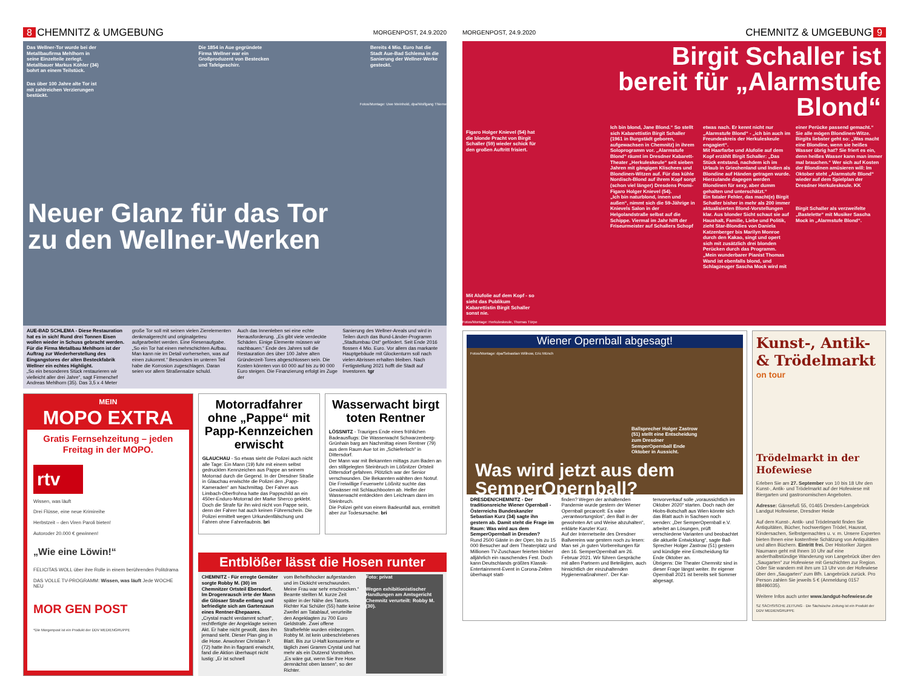8 CHEMNITZ & UMGEBUNG MORGENPOST, 24.9.2020
Das Wellner-Tor wurde bei der Metallbaufirma Mehlhorn in seine Einzelteile zerlegt. Metallbauer Markus Köhler (34) bohrt an einem Teilstück.
Die 1854 in Aue gegründete Firma Wellner war ein Großproduzent von Bestecken und Tafelgeschirr.
Bereits 4 Mio. Euro hat die Stadt Aue-Bad Schlema in die Sanierung der Wellner-Werke gesteckt.
Das über 100 Jahre alte Tor ist mit zahlreichen Verzierungen bestückt.
Fotos/Montage: Uwe Meinhold, dpa/Wolfgang Thieme
Neuer Glanz für das Tor
zu den Wellner-Werken
AUE-BAD SCHLEMA - Diese Restauration hat es in sich! Rund drei Tonnen Eisen wollen wieder in Schuss gebracht werden. Für die Firma Metallbau Mehlhorn ist der Auftrag zur Wiederherstellung des Eingangstores der alten Besteckfabrik Wellner ein echtes Highlight.
„So ein besonderes Stück restaurieren wir vielleicht aller drei Jahre“, sagt Firmenchef Andreas Mehlhorn (35). Das 3,5 x 4 Meter
große Tor soll mit seinen vielen Zierelementen denkmalgerecht und originalgetreu aufgearbeitet werden. Eine Riesenaufgabe. „So ein Tor hat einen mehrschichten Aufbau. Man kann nie im Detail vorhersehen, was auf einen zukommt.“ Besonders im unteren Teil habe die Korrosion zugeschlagen. Daran seien vor allem Straßensalze schuld.
Auch das Innenleben sei eine echte Herausforderung. „Es gibt viele verdeckte Schäden. Einige Elemente müssen wir nachbauen.“ Ende des Jahres soll die Restauration des über 100 Jahre alten Gründerzeit-Tores abgeschlossen sein. Die Kosten könnten von 60 000 auf bis zu 90 000 Euro steigen. Die Finanzierung erfolgt im Zuge der
Sanierung des Wellner-Areals und wird in Teilen durch das Bund-Länder-Programm „Stadtumbau Ost“ gefördert. Seit Ende 2016 flossen 4 Mio. Euro. Vor allem das markante Hauptgebäude mit Glockenturm soll nach vielen Abrissen erhalten bleiben. Nach Fertigstellung 2021 hofft die Stadt auf Investoren. tgr
MEIN
MOPO EXTRA
Gratis Fernsehzeitung – jeden Freitag in der MOPO.
rtv
Wissen, was läuft
Drei Flüsse, eine neue Krimireihe
Herbstzeit – den Viren Paroli bieten!
Autoroder 20.000 € gewinnen!
„Wie eine Löwin!“
FELICITAS WOLL über ihre Rolle in einem berührenden Politdrama
DAS VOLLE TV-PROGRAMM: Wissen, was läuft Jede WOCHE NEU
MOR GEN POST
*Die Morgenpost ist ein Produkt der DDV MEDIENGRUPPE
Motorradfahrer ohne „Pappe“ mit Papp-Kennzeichen erwischt
GLAUCHAU - So etwas sieht die Polizei auch nicht alle Tage: Ein Mann (19) fuhr mit einem selbst gedruckten Kennzeichen aus Pappe an seinem Motorrad durch die Gegend. In der Dresdner Straße in Glauchau erwischte die Polizei den „Papp-Kameraden“ am Nachmittag. Der Fahrer aus Limbach-Oberfrohna hatte das Pappschild an ein 450er-Enduro-Motorrad der Marke Sherco geklebt. Doch die Strafe für ihn wird nicht von Pappe sein, denn der Fahrer hat auch keinen Führerschein. Die Polizei ermittelt wegen Urkundenfälschung und Fahren ohne Fahrerlaubnis. bri
Wasserwacht birgt toten Rentner
LÖSSNITZ - Trauriges Ende eines fröhlichen Badeausflugs: Die Wasserwacht Schwarzenberg-Grünhain barg am Nachmittag einen Rentner (79) aus dem Raum Aue tot im „Schieferloch“ in Dittersdorf.
Der Mann war mit Bekannten mittags zum Baden an den stillgelegten Steinbruch im Lößnitzer Ortsteil Dittersdorf gefahren. Plötzlich war der Senior verschwunden. Die Bekannten wählten den Notruf. Die Freiwillige Feuerwehr Lößnitz suchte das Gewässer mit Schlauchbooten ab. Helfer der Wasserwacht entdeckten den Leichnam dann im Steinbruch.
Die Polizei geht von einem Badeunfall aus, ermittelt aber zur Todesursache. bri
Entblößer lässt die Hosen runter
CHEMNITZ - Für erregte Gemüter sorgte Robby M. (30) im Chemnitzer Ortsteil Ebersdorf. Im Drogenrausch irrte der Mann die Glösaer Straße entlang und befriedigte sich am Gartenzaun eines Rentner-Ehepaares.
„Crystal macht verdammt scharf“, rechtfertigte der Angeklagte seinen Akt. Er habe nicht gewollt, dass ihn jemand sieht. Dieser Plan ging in die Hose. Anwohner Christian P. (72) hatte ihn in flagranti erwischt, fand die Aktion überhaupt nicht lustig: „Er ist schnell
vom Behelfshocker aufgestanden und im Dickicht verschwunden. Meine Frau war sehr erschrocken.“
Beamte stellten M. kurze Zeit später in der Nähe des Tatorts. Richter Kai Schüler (55) hatte keine Zweifel am Tatablauf, verurteilte den Angeklagten zu 700 Euro Geldstrafe. Zwei offene Strafbefehle wurden einbezogen.
Robby M. ist kein unbeschriebenes Blatt. Bis zur U-Haft konsumierte er täglich zwei Gramm Crystal und hat mehr als ein Dutzend Vorstrafen. „Es wäre gut, wenn Sie Ihre Hose demnächst oben lassen“, so der Richter.
Foto: privat
Wegen exhibitionistischer Handlungen am Amtsgericht Chemnitz verurteilt: Robby M. (30).
MORGENPOST, 24.9.2020 CHEMNITZ & UMGEBUNG 9
Figaro Holger Knievel (54) hat die blonde Pracht von Birgit Schaller (59) wieder schick für den großen Auftritt frisiert.
Mit Alufolie auf dem Kopf - so sieht das Publikum Kabarettistin Birgit Schaller sonst nie.
Fotos/Montage: Herkuleskeule, Thomas Türpe
Birgit Schaller ist bereit für „Alarmstufe Blond“
Ich bin blond, Jane Blond.“ So stellt sich Kabarettistin Birgit Schaller (1961 in Burgstädt geboren, aufgewachsen in Chemnitz) in ihrem Soloprogramm vor. „Alarmstufe Blond“ räumt im Dresdner Kabarett-Theater „Herkuleskeule“ seit sieben Jahren mit gängigen Klischees und Blondinen-Witzen auf. Für das kühle Nordisch-Blond auf ihrem Kopf sorgt (schon viel länger) Dresdens Promi-Figaro Holger Knievel (54).
„Ich bin naturblond, innen und außen“, nimmt sich die 59-Jährige in Knievels Salon in der Helgolandstraße selbst auf die Schippe. Viermal im Jahr hilft der Friseurmeister auf Schallers Schopf
etwas nach. Er kennt nicht nur „Alarmstufe Blond“ - „ich bin auch im Freundeskreis der Herkuleskeule engagiert“.
Mit Haarfarbe und Alufolie auf dem Kopf erzählt Birgit Schaller: „Das Stück entstand, nachdem ich im Urlaub in Griechenland und Indien als Blondine auf Händen getragen wurde. Hierzulande dagegen werden Blondinen für sexy, aber dumm gehalten und unterschätzt.“
Ein fataler Fehler, das macht(e) Birgit Schaller bisher in mehr als 200 immer aktualisierten Blond-Vorstellungen klar. Aus blonder Sicht schaut sie auf Haushalt, Familie, Liebe und Politik, zieht Star-Blondies von Daniela Katzenberger bis Marilyn Monroe durch den Kakao, singt und opert sich mit zusätzlich drei blonden Perücken durch das Programm. „Mein wunderbarer Pianist Thomas Wand ist ebenfalls blond, und Schlagzeuger Sascha Mock wird mit
einer Perücke passend gemacht.“
Sie alle mögen Blondinen-Witze. Birgits liebster geht so: „Was macht eine Blondine, wenn sie heißes Wasser übrig hat? Sie friert es ein, denn heißes Wasser kann man immer mal brauchen.“ Wer sich auf Kosten der Blondinen amüsieren will: Im Oktober steht „Alarmstufe Blond“ wieder auf dem Spielplan der Dresdner Herkuleskeule. KK
Birgit Schaller als verzweifelte „Bastelette“ mit Musiker Sascha Mock in „Alarmstufe Blond“.
Wiener Opernball abgesagt!
Fotos/Montage: dpa/Sebastian Willnow, Eric Münch
Ballsprecher Holger Zastrow (51) stellt eine Entscheidung zum Dresdner SemperOpernball Ende Oktober in Aussicht.
Was wird jetzt aus dem SemperOpernball?
DRESDEN/CHEMNITZ - Der traditionsreiche Wiener Opernball - Österreichs Bundeskanzler Sebastian Kurz (34) sagte ihn gestern ab. Damit steht die Frage im Raum: Was wird aus dem SemperOpernball in Dresden?
Rund 2500 Gäste in der Oper, bis zu 15 000 Besucher auf dem Theaterplatz und Millionen TV-Zuschauer feierten bisher alljährlich ein rauschendes Fest. Doch kann Deutschlands größtes Klassik-Entertainment-Event in Corona-Zeiten überhaupt statt-
finden? Wegen der anhaltenden Pandemie wurde gestern der Wiener Opernball gecancelt: Es wäre „verantwortungslos“, den Ball in der gewohnten Art und Weise abzuhalten“, erklärte Kanzler Kurz.
Auf der Internetseite des Dresdner Ballvereins war gestern noch zu lesen: Man sei „in guten Vorbereitungen für den 16. SemperOpernball am 26. Februar 2021. Wir führen Gespräche mit allen Partnern und Beteiligten, auch hinsichtlich der einzuhaltenden Hygienemaßnahmen“. Der Kar-
tenvorverkauf solle „voraussichtlich im Oktober 2020“ starten. Doch nach der Hiobs-Botschaft aus Wien könnte sich das Blatt auch in Sachsen noch wenden: „Der SemperOpernball e.V. arbeitet an Lösungen, prüft verschiedene Varianten und beobachtet die aktuelle Entwicklung“, sagte Ball-Sprecher Holger Zastrow (51) gestern und kündigte eine Entscheidung für Ende Oktober an.
Übrigens: Die Theater Chemnitz sind in dieser Frage längst weiter. Ihr eigener Opernball 2021 ist bereits seit Sommer abgesagt.
Kunst-, Antik- & Trödelmarkt
on tour
Trödelmarkt in der Hofewiese
Erleben Sie am 27. September von 10 bis 18 Uhr den Kunst-, Antik- und Trödelmarkt auf der Hofewiese mit Biergarten und gastronomischen Angeboten.
Adresse: Gänsefuß 55, 01465 Dresden-Langebrück Landgut Hofewiese, Dresdner Heide
Auf dem Kunst-, Antik- und Trödelmarkt finden Sie Antiquitäten, Bücher, hochwertigen Trödel, Hausrat, Kindersachen, Selbstgemachtes u. v. m. Unsere Experten bieten Ihnen eine kostenfreie Schätzung von Antiquitäten und alten Büchern. Eintritt frei. Der Historiker Jürgen Naumann geht mit Ihnen 10 Uhr auf eine anderthalbstündige Wanderung von Langebrück über den „Saugarten“ zur Hofewiese mit Geschichten zur Region. Oder Sie wandern mit ihm um 13 Uhr von der Hofewiese über den „Saugarten“ zum Bfh. Langebrück zurück. Pro Person zahlen Sie jeweils 5 € (Anmeldung 0157 88496035).
Weitere Infos auch unter www.landgut-hofewiese.de
SZ SÄCHSISCHE ZEITUNG · Die Sächsische Zeitung ist ein Produkt der DDV MEDIENGRUPPE